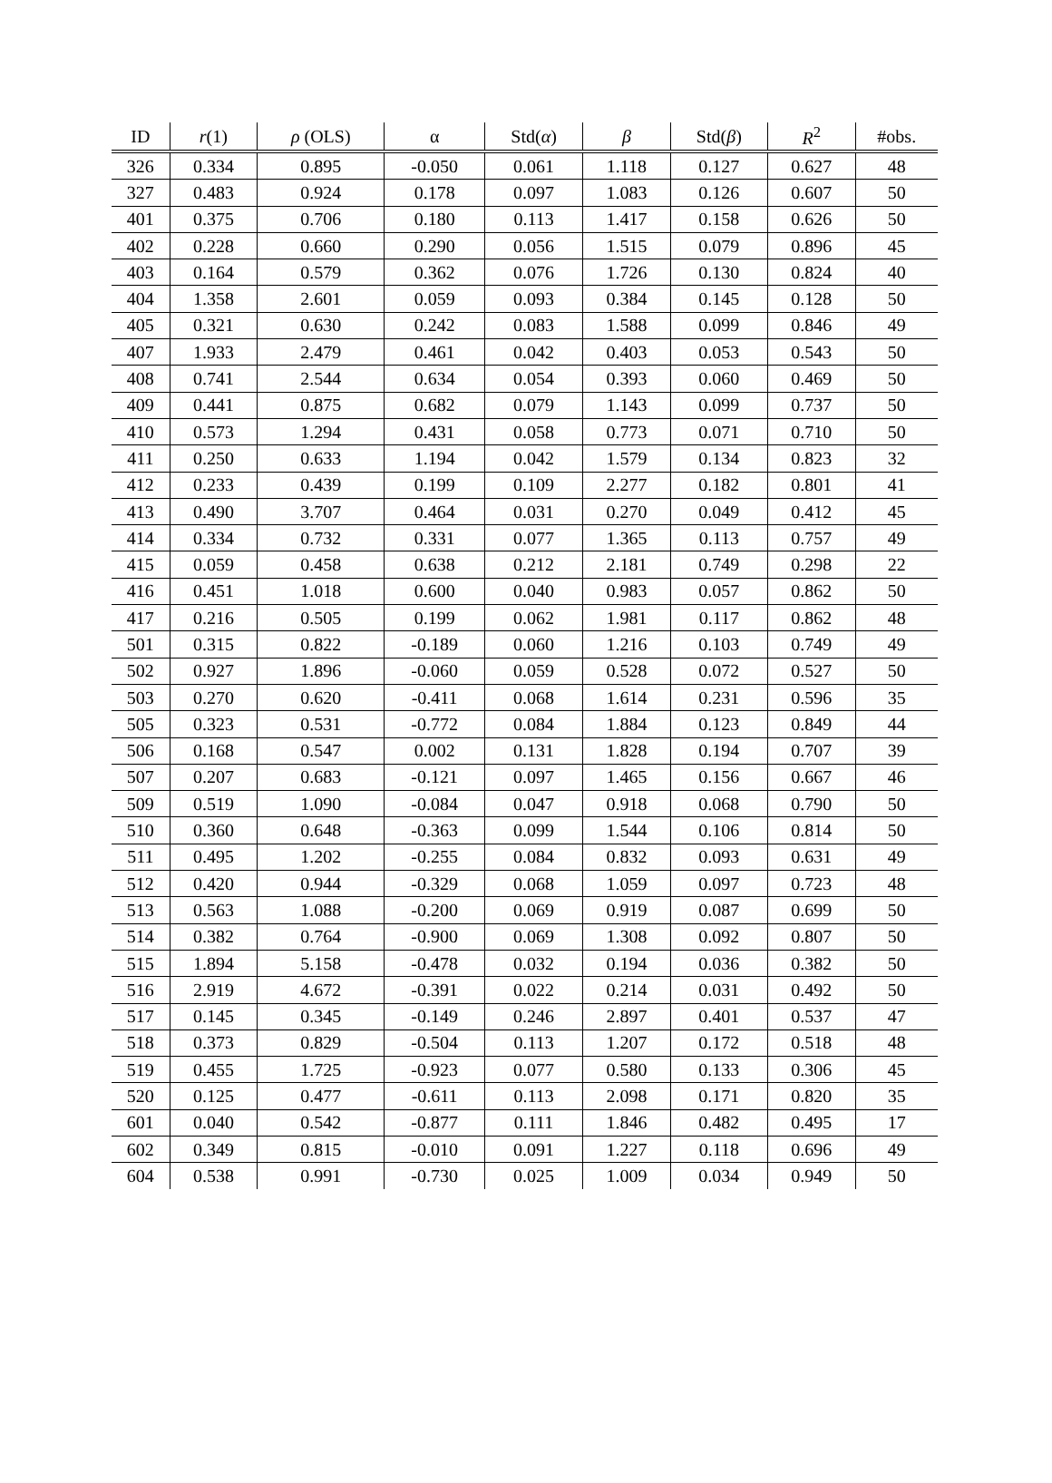| ID | r (1) | ρ (OLS) | α | Std( α ) | β | Std( β ) | R<sup>2</sup> | #obs. |
| --- | --- | --- | --- | --- | --- | --- | --- | --- |
| 326 | 0.334 | 0.895 | -0.050 | 0.061 | 1.118 | 0.127 | 0.627 | 48 |
| 327 | 0.483 | 0.924 | 0.178 | 0.097 | 1.083 | 0.126 | 0.607 | 50 |
| 401 | 0.375 | 0.706 | 0.180 | 0.113 | 1.417 | 0.158 | 0.626 | 50 |
| 402 | 0.228 | 0.660 | 0.290 | 0.056 | 1.515 | 0.079 | 0.896 | 45 |
| 403 | 0.164 | 0.579 | 0.362 | 0.076 | 1.726 | 0.130 | 0.824 | 40 |
| 404 | 1.358 | 2.601 | 0.059 | 0.093 | 0.384 | 0.145 | 0.128 | 50 |
| 405 | 0.321 | 0.630 | 0.242 | 0.083 | 1.588 | 0.099 | 0.846 | 49 |
| 407 | 1.933 | 2.479 | 0.461 | 0.042 | 0.403 | 0.053 | 0.543 | 50 |
| 408 | 0.741 | 2.544 | 0.634 | 0.054 | 0.393 | 0.060 | 0.469 | 50 |
| 409 | 0.441 | 0.875 | 0.682 | 0.079 | 1.143 | 0.099 | 0.737 | 50 |
| 410 | 0.573 | 1.294 | 0.431 | 0.058 | 0.773 | 0.071 | 0.710 | 50 |
| 411 | 0.250 | 0.633 | 1.194 | 0.042 | 1.579 | 0.134 | 0.823 | 32 |
| 412 | 0.233 | 0.439 | 0.199 | 0.109 | 2.277 | 0.182 | 0.801 | 41 |
| 413 | 0.490 | 3.707 | 0.464 | 0.031 | 0.270 | 0.049 | 0.412 | 45 |
| 414 | 0.334 | 0.732 | 0.331 | 0.077 | 1.365 | 0.113 | 0.757 | 49 |
| 415 | 0.059 | 0.458 | 0.638 | 0.212 | 2.181 | 0.749 | 0.298 | 22 |
| 416 | 0.451 | 1.018 | 0.600 | 0.040 | 0.983 | 0.057 | 0.862 | 50 |
| 417 | 0.216 | 0.505 | 0.199 | 0.062 | 1.981 | 0.117 | 0.862 | 48 |
| 501 | 0.315 | 0.822 | -0.189 | 0.060 | 1.216 | 0.103 | 0.749 | 49 |
| 502 | 0.927 | 1.896 | -0.060 | 0.059 | 0.528 | 0.072 | 0.527 | 50 |
| 503 | 0.270 | 0.620 | -0.411 | 0.068 | 1.614 | 0.231 | 0.596 | 35 |
| 505 | 0.323 | 0.531 | -0.772 | 0.084 | 1.884 | 0.123 | 0.849 | 44 |
| 506 | 0.168 | 0.547 | 0.002 | 0.131 | 1.828 | 0.194 | 0.707 | 39 |
| 507 | 0.207 | 0.683 | -0.121 | 0.097 | 1.465 | 0.156 | 0.667 | 46 |
| 509 | 0.519 | 1.090 | -0.084 | 0.047 | 0.918 | 0.068 | 0.790 | 50 |
| 510 | 0.360 | 0.648 | -0.363 | 0.099 | 1.544 | 0.106 | 0.814 | 50 |
| 511 | 0.495 | 1.202 | -0.255 | 0.084 | 0.832 | 0.093 | 0.631 | 49 |
| 512 | 0.420 | 0.944 | -0.329 | 0.068 | 1.059 | 0.097 | 0.723 | 48 |
| 513 | 0.563 | 1.088 | -0.200 | 0.069 | 0.919 | 0.087 | 0.699 | 50 |
| 514 | 0.382 | 0.764 | -0.900 | 0.069 | 1.308 | 0.092 | 0.807 | 50 |
| 515 | 1.894 | 5.158 | -0.478 | 0.032 | 0.194 | 0.036 | 0.382 | 50 |
| 516 | 2.919 | 4.672 | -0.391 | 0.022 | 0.214 | 0.031 | 0.492 | 50 |
| 517 | 0.145 | 0.345 | -0.149 | 0.246 | 2.897 | 0.401 | 0.537 | 47 |
| 518 | 0.373 | 0.829 | -0.504 | 0.113 | 1.207 | 0.172 | 0.518 | 48 |
| 519 | 0.455 | 1.725 | -0.923 | 0.077 | 0.580 | 0.133 | 0.306 | 45 |
| 520 | 0.125 | 0.477 | -0.611 | 0.113 | 2.098 | 0.171 | 0.820 | 35 |
| 601 | 0.040 | 0.542 | -0.877 | 0.111 | 1.846 | 0.482 | 0.495 | 17 |
| 602 | 0.349 | 0.815 | -0.010 | 0.091 | 1.227 | 0.118 | 0.696 | 49 |
| 604 | 0.538 | 0.991 | -0.730 | 0.025 | 1.009 | 0.034 | 0.949 | 50 |